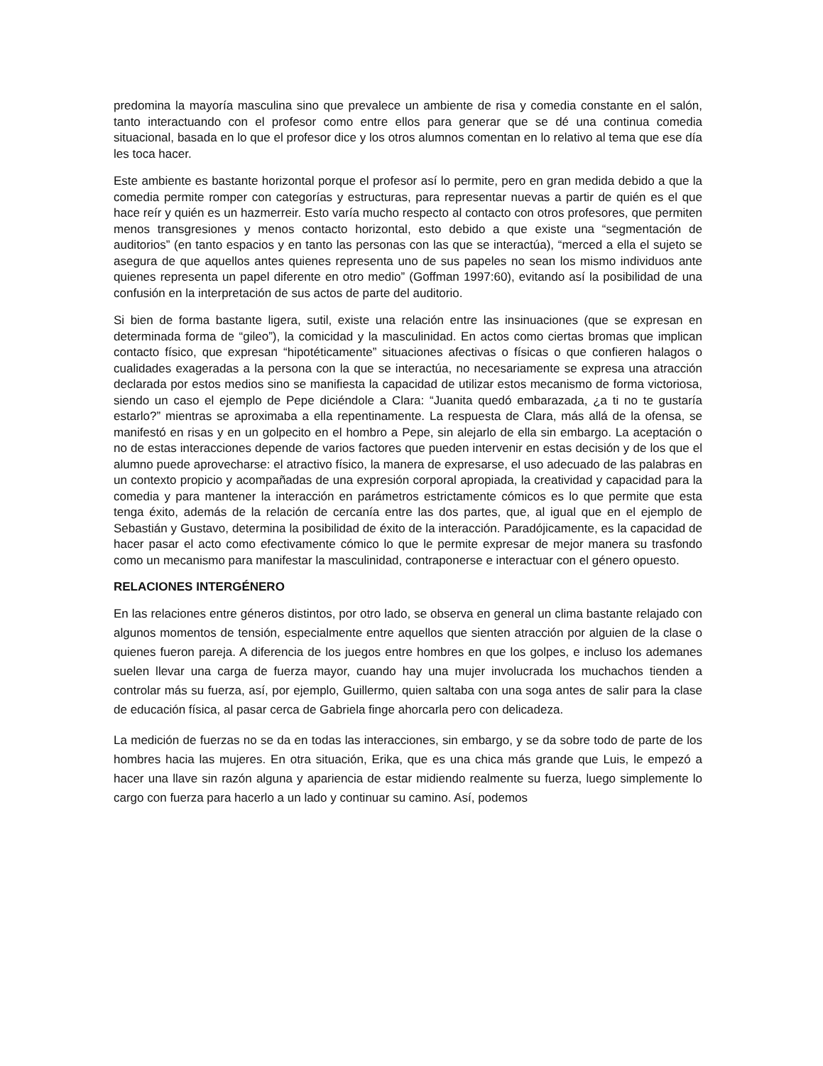predomina la mayoría masculina sino que prevalece un ambiente de risa y comedia constante en el salón, tanto interactuando con el profesor como entre ellos para generar que se dé una continua comedia situacional, basada en lo que el profesor dice y los otros alumnos comentan en lo relativo al tema que ese día les toca hacer.
Este ambiente es bastante horizontal porque el profesor así lo permite, pero en gran medida debido a que la comedia permite romper con categorías y estructuras, para representar nuevas a partir de quién es el que hace reír y quién es un hazmerreir. Esto varía mucho respecto al contacto con otros profesores, que permiten menos transgresiones y menos contacto horizontal, esto debido a que existe una “segmentación de auditorios” (en tanto espacios y en tanto las personas con las que se interactúa), “merced a ella el sujeto se asegura de que aquellos antes quienes representa uno de sus papeles no sean los mismo individuos ante quienes representa un papel diferente en otro medio” (Goffman 1997:60), evitando así la posibilidad de una confusión en la interpretación de sus actos de parte del auditorio.
Si bien de forma bastante ligera, sutil, existe una relación entre las insinuaciones (que se expresan en determinada forma de “gileo”), la comicidad y la masculinidad. En actos como ciertas bromas que implican contacto físico, que expresan “hipotéticamente” situaciones afectivas o físicas o que confieren halagos o cualidades exageradas a la persona con la que se interactúa, no necesariamente se expresa una atracción declarada por estos medios sino se manifiesta la capacidad de utilizar estos mecanismo de forma victoriosa, siendo un caso el ejemplo de Pepe diciéndole a Clara: “Juanita quedó embarazada, ¿a ti no te gustaría estarlo?” mientras se aproximaba a ella repentinamente. La respuesta de Clara, más allá de la ofensa, se manifestó en risas y en un golpecito en el hombro a Pepe, sin alejarlo de ella sin embargo. La aceptación o no de estas interacciones depende de varios factores que pueden intervenir en estas decisión y de los que el alumno puede aprovecharse: el atractivo físico, la manera de expresarse, el uso adecuado de las palabras en un contexto propicio y acompañadas de una expresión corporal apropiada, la creatividad y capacidad para la comedia y para mantener la interacción en parámetros estrictamente cómicos es lo que permite que esta tenga éxito, además de la relación de cercanía entre las dos partes, que, al igual que en el ejemplo de Sebastián y Gustavo, determina la posibilidad de éxito de la interacción. Paradójicamente, es la capacidad de hacer pasar el acto como efectivamente cómico lo que le permite expresar de mejor manera su trasfondo como un mecanismo para manifestar la masculinidad, contraponerse e interactuar con el género opuesto.
RELACIONES INTERGÉNERO
En las relaciones entre géneros distintos, por otro lado, se observa en general un clima bastante relajado con algunos momentos de tensión, especialmente entre aquellos que sienten atracción por alguien de la clase o quienes fueron pareja. A diferencia de los juegos entre hombres en que los golpes, e incluso los ademanes suelen llevar una carga de fuerza mayor, cuando hay una mujer involucrada los muchachos tienden a controlar más su fuerza, así, por ejemplo, Guillermo, quien saltaba con una soga antes de salir para la clase de educación física, al pasar cerca de Gabriela finge ahorcarla pero con delicadeza.
La medición de fuerzas no se da en todas las interacciones, sin embargo, y se da sobre todo de parte de los hombres hacia las mujeres. En otra situación, Erika, que es una chica más grande que Luis, le empezó a hacer una llave sin razón alguna y apariencia de estar midiendo realmente su fuerza, luego simplemente lo cargo con fuerza para hacerlo a un lado y continuar su camino. Así, podemos